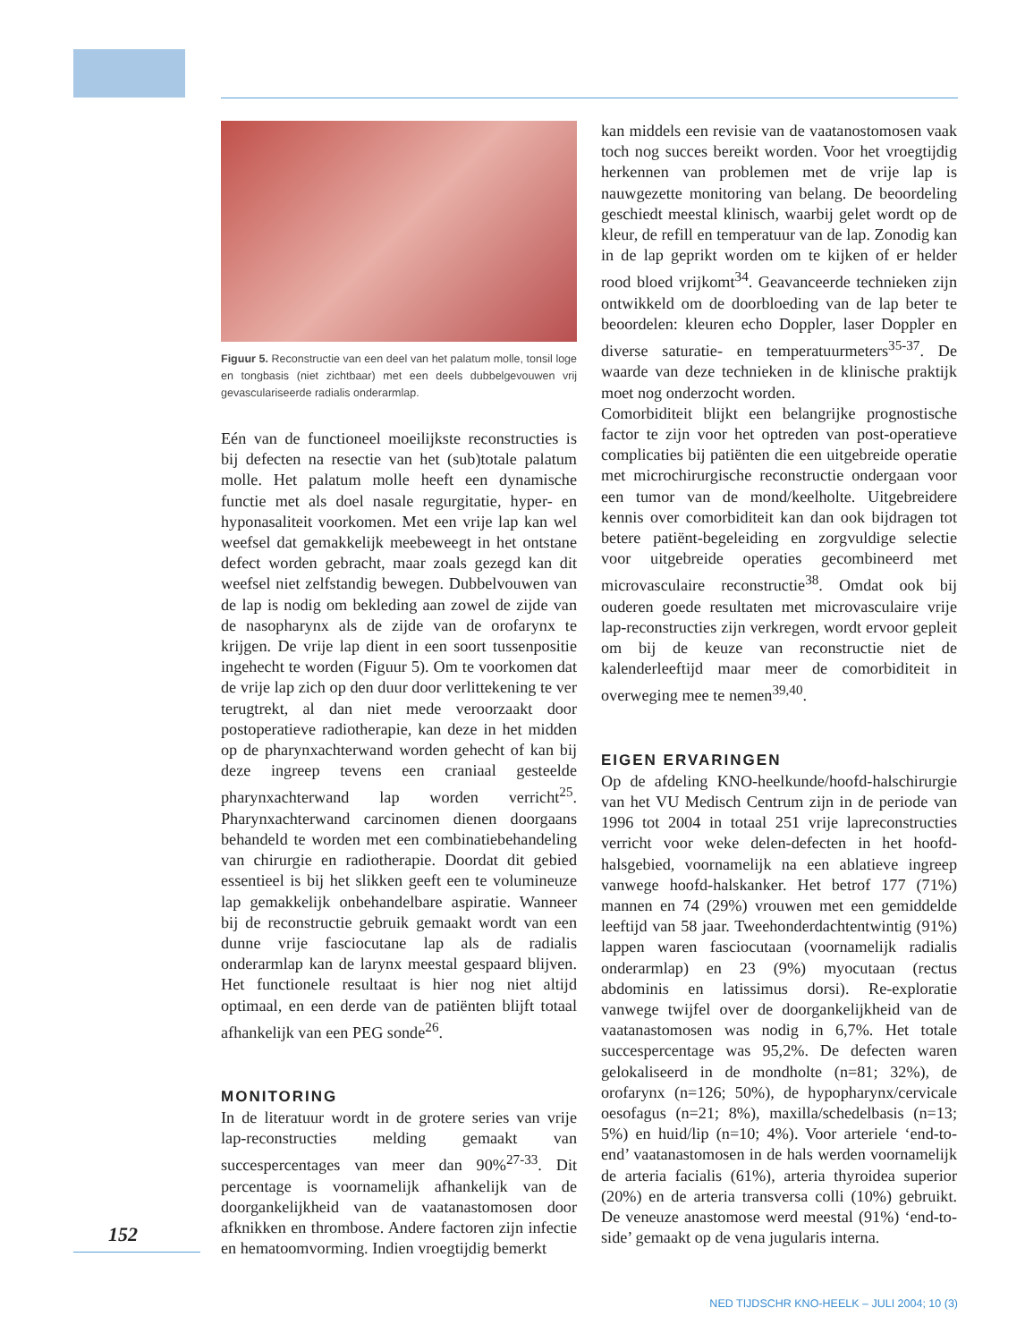Figuur 5. Reconstructie van een deel van het palatum molle, tonsil loge en tongbasis (niet zichtbaar) met een deels dubbelgevouwen vrij gevasculariseerde radialis onderarmlap.
Eén van de functioneel moeilijkste reconstructies is bij defecten na resectie van het (sub)totale palatum molle. Het palatum molle heeft een dynamische functie met als doel nasale regurgitatie, hyper- en hyponasaliteit voorkomen. Met een vrije lap kan wel weefsel dat gemakkelijk meebeweegt in het ontstane defect worden gebracht, maar zoals gezegd kan dit weefsel niet zelfstandig bewegen. Dubbelvouwen van de lap is nodig om bekleding aan zowel de zijde van de nasopharynx als de zijde van de orofarynx te krijgen. De vrije lap dient in een soort tussenpositie ingehecht te worden (Figuur 5). Om te voorkomen dat de vrije lap zich op den duur door verlittekening te ver terugtrekt, al dan niet mede veroorzaakt door postoperatieve radiotherapie, kan deze in het midden op de pharynxachterwand worden gehecht of kan bij deze ingreep tevens een craniaal gesteelde pharynxachterwand lap worden verricht<sup>25</sup>. Pharynxachterwand carcinomen dienen doorgaans behandeld te worden met een combinatiebehandeling van chirurgie en radiotherapie. Doordat dit gebied essentieel is bij het slikken geeft een te volumineuze lap gemakkelijk onbehandelbare aspiratie. Wanneer bij de reconstructie gebruik gemaakt wordt van een dunne vrije fasciocutane lap als de radialis onderarmlap kan de larynx meestal gespaard blijven. Het functionele resultaat is hier nog niet altijd optimaal, en een derde van de patiënten blijft totaal afhankelijk van een PEG sonde<sup>26</sup>.
MONITORING
In de literatuur wordt in de grotere series van vrije lap-reconstructies melding gemaakt van succespercentages van meer dan 90%<sup>27-33</sup>. Dit percentage is voornamelijk afhankelijk van de doorgankelijkheid van de vaatanastomosen door afknikken en thrombose. Andere factoren zijn infectie en hematoomvorming. Indien vroegtijdig bemerkt
kan middels een revisie van de vaatanostomosen vaak toch nog succes bereikt worden. Voor het vroegtijdig herkennen van problemen met de vrije lap is nauwgezette monitoring van belang. De beoordeling geschiedt meestal klinisch, waarbij gelet wordt op de kleur, de refill en temperatuur van de lap. Zonodig kan in de lap geprikt worden om te kijken of er helder rood bloed vrijkomt<sup>34</sup>. Geavanceerde technieken zijn ontwikkeld om de doorbloeding van de lap beter te beoordelen: kleuren echo Doppler, laser Doppler en diverse saturatie- en temperatuurmeters<sup>35-37</sup>. De waarde van deze technieken in de klinische praktijk moet nog onderzocht worden.
Comorbiditeit blijkt een belangrijke prognostische factor te zijn voor het optreden van post-operatieve complicaties bij patiënten die een uitgebreide operatie met microchirurgische reconstructie ondergaan voor een tumor van de mond/keelholte. Uitgebreidere kennis over comorbiditeit kan dan ook bijdragen tot betere patiënt-begeleiding en zorgvuldige selectie voor uitgebreide operaties gecombineerd met microvasculaire reconstructie<sup>38</sup>. Omdat ook bij ouderen goede resultaten met microvasculaire vrije lap-reconstructies zijn verkregen, wordt ervoor gepleit om bij de keuze van reconstructie niet de kalenderleeftijd maar meer de comorbiditeit in overweging mee te nemen<sup>39,40</sup>.
EIGEN ERVARINGEN
Op de afdeling KNO-heelkunde/hoofd-halschirurgie van het VU Medisch Centrum zijn in de periode van 1996 tot 2004 in totaal 251 vrije lapreconstructies verricht voor weke delen-defecten in het hoofd-halsgebied, voornamelijk na een ablatieve ingreep vanwege hoofd-halskanker. Het betrof 177 (71%) mannen en 74 (29%) vrouwen met een gemiddelde leeftijd van 58 jaar. Tweehonderdachtentwintig (91%) lappen waren fasciocutaan (voornamelijk radialis onderarmlap) en 23 (9%) myocutaan (rectus abdominis en latissimus dorsi). Re-exploratie vanwege twijfel over de doorgankelijkheid van de vaatanastomosen was nodig in 6,7%. Het totale succespercentage was 95,2%. De defecten waren gelokaliseerd in de mondholte (n=81; 32%), de orofarynx (n=126; 50%), de hypopharynx/cervicale oesofagus (n=21; 8%), maxilla/schedelbasis (n=13; 5%) en huid/lip (n=10; 4%). Voor arteriele ‘end-to-end’ vaatanastomosen in de hals werden voornamelijk de arteria facialis (61%), arteria thyroidea superior (20%) en de arteria transversa colli (10%) gebruikt. De veneuze anastomose werd meestal (91%) ‘end-to-side’ gemaakt op de vena jugularis interna.
152
NED TIJDSCHR KNO-HEELK – JULI 2004; 10 (3)